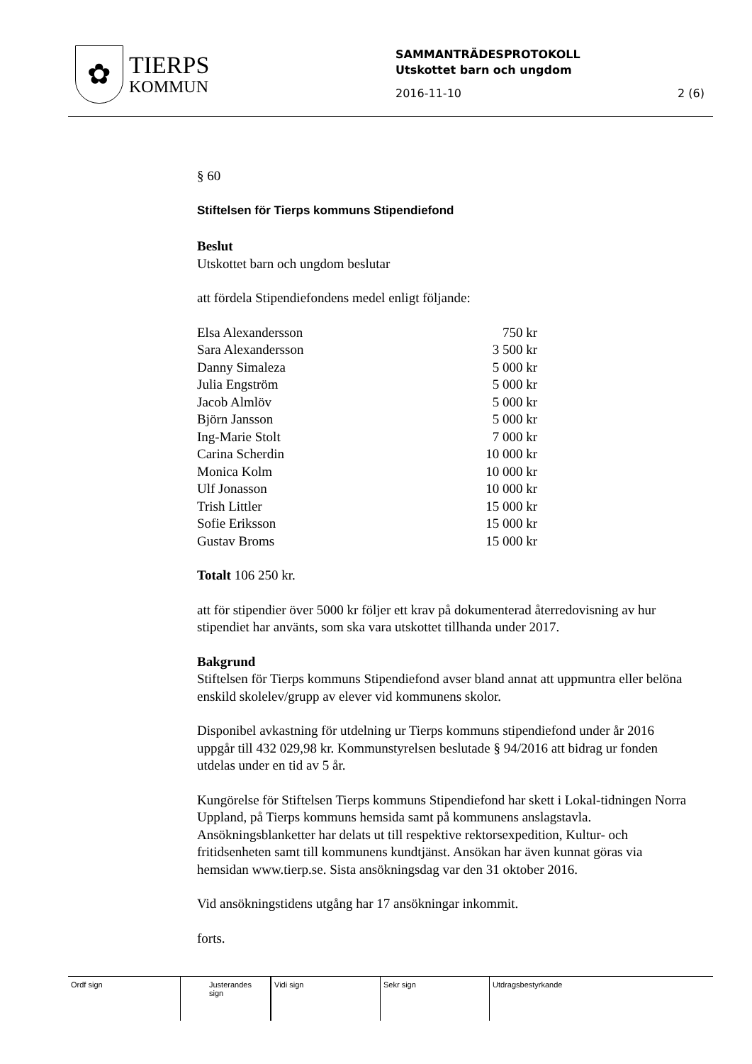✿
TIERPS
KOMMUN
SAMMANTRÄDESPROTOKOLL
Utskottet barn och ungdom
2016-11-10 2 (6)
§ 60
Stiftelsen för Tierps kommuns Stipendiefond
Beslut
Utskottet barn och ungdom beslutar
att fördela Stipendiefondens medel enligt följande:
| Elsa Alexandersson | 750 kr |
| Sara Alexandersson | 3 500 kr |
| Danny Simaleza | 5 000 kr |
| Julia Engström | 5 000 kr |
| Jacob Almlöv | 5 000 kr |
| Björn Jansson | 5 000 kr |
| Ing-Marie Stolt | 7 000 kr |
| Carina Scherdin | 10 000 kr |
| Monica Kolm | 10 000 kr |
| Ulf Jonasson | 10 000 kr |
| Trish Littler | 15 000 kr |
| Sofie Eriksson | 15 000 kr |
| Gustav Broms | 15 000 kr |
Totalt 106 250 kr.
att för stipendier över 5000 kr följer ett krav på dokumenterad återredovisning av hur stipendiet har använts, som ska vara utskottet tillhanda under 2017.
Bakgrund
Stiftelsen för Tierps kommuns Stipendiefond avser bland annat att uppmuntra eller belöna enskild skolelev/grupp av elever vid kommunens skolor.
Disponibel avkastning för utdelning ur Tierps kommuns stipendiefond under år 2016 uppgår till 432 029,98 kr. Kommunstyrelsen beslutade § 94/2016 att bidrag ur fonden utdelas under en tid av 5 år.
Kungörelse för Stiftelsen Tierps kommuns Stipendiefond har skett i Lokal-tidningen Norra Uppland, på Tierps kommuns hemsida samt på kommunens anslagstavla. Ansökningsblanketter har delats ut till respektive rektorsexpedition, Kultur- och fritidsenheten samt till kommunens kundtjänst. Ansökan har även kunnat göras via hemsidan www.tierp.se. Sista ansökningsdag var den 31 oktober 2016.
Vid ansökningstidens utgång har 17 ansökningar inkommit.
forts.
| Ordf sign | Justerandes sign | | Vidi sign | Sekr sign | Utdragsbestyrkande |